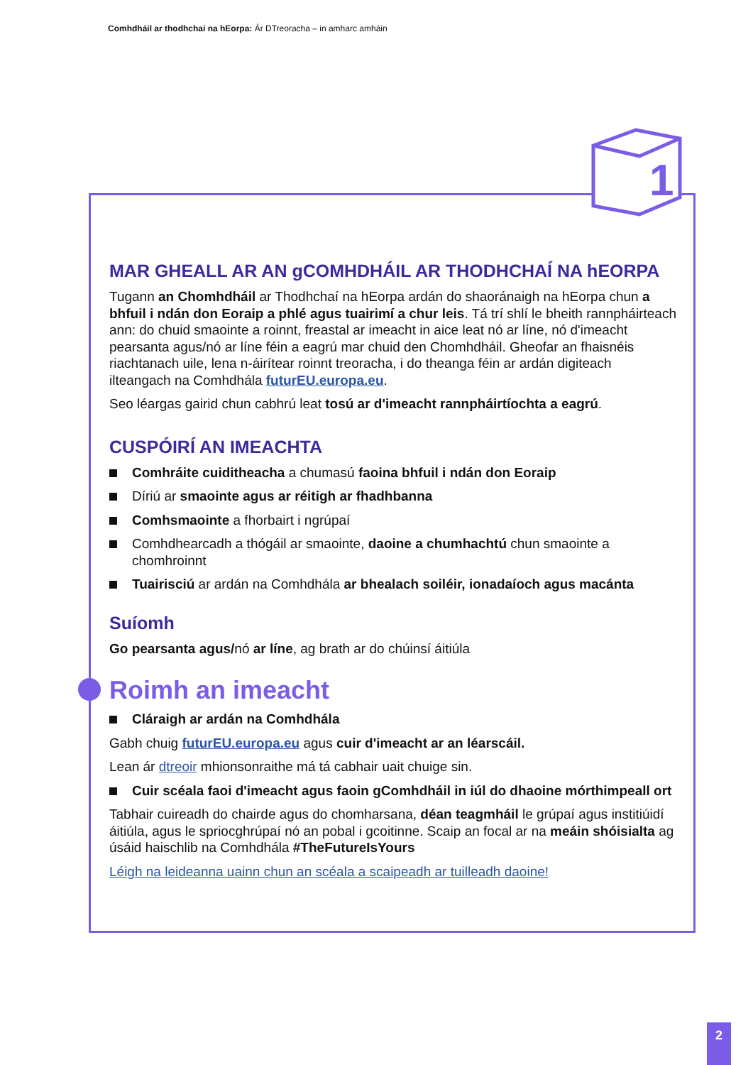Comhdháil ar thodhchaí na hEorpa: Ár DTreoracha – in amharc amháin
MAR GHEALL AR AN gCOMHDHÁIL AR THODHCHAÍ NA hEORPA
Tugann an Chomhdháil ar Thodhchaí na hEorpa ardán do shaoránaigh na hEorpa chun a bhfuil i ndán don Eoraip a phlé agus tuairimí a chur leis. Tá trí shlí le bheith rannpháirteach ann: do chuid smaointe a roinnt, freastal ar imeacht in aice leat nó ar líne, nó d'imeacht pearsanta agus/nó ar líne féin a eagrú mar chuid den Chomhdháil. Gheofar an fhaisnéis riachtanach uile, lena n-áirítear roinnt treoracha, i do theanga féin ar ardán digiteach ilteangach na Comhdhála futurEU.europa.eu.
Seo léargas gairid chun cabhrú leat tosú ar d'imeacht rannpháirtíochta a eagrú.
CUSPÓIRÍ AN IMEACHTA
Comhráite cuiditheacha a chumasú faoina bhfuil i ndán don Eoraip
Díriú ar smaointe agus ar réitigh ar fhadhbanna
Comhsmaointe a fhorbairt i ngrúpaí
Comhdhearcadh a thógáil ar smaointe, daoine a chumhachtú chun smaointe a chomhroinnt
Tuairisciú ar ardán na Comhdhála ar bhealach soiléir, ionadaíoch agus macánta
Suíomh
Go pearsanta agus/nó ar líne, ag brath ar do chúinsí áitiúla
Roimh an imeacht
Cláraigh ar ardán na Comhdhála
Gabh chuig futurEU.europa.eu agus cuir d'imeacht ar an léarscáil.
Lean ár dtreoir mhionsonraithe má tá cabhair uait chuige sin.
Cuir scéala faoi d'imeacht agus faoin gComhdháil in iúl do dhaoine mórthimpeall ort
Tabhair cuireadh do chairde agus do chomharsana, déan teagmháil le grúpaí agus institiúidí áitiúla, agus le spriocghrúpaí nó an pobal i gcoitinne. Scaip an focal ar na meáin shóisialta ag úsáid haischlib na Comhdhála #TheFutureIsYours
Léigh na leideanna uainn chun an scéala a scaipeadh ar tuilleadh daoine!
1
2